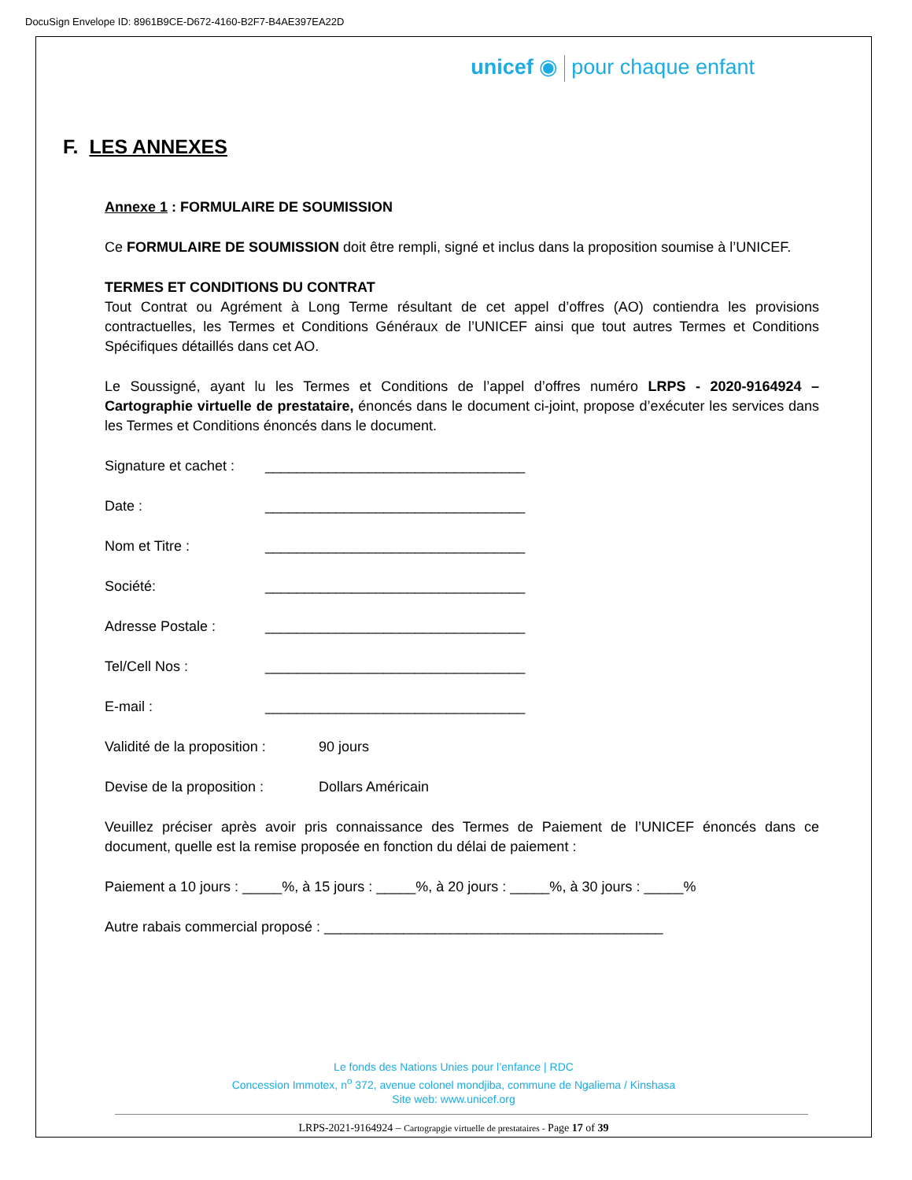DocuSign Envelope ID: 8961B9CE-D672-4160-B2F7-B4AE397EA22D
unicef ◉ pour chaque enfant
F. LES ANNEXES
Annexe 1 : FORMULAIRE DE SOUMISSION
Ce FORMULAIRE DE SOUMISSION doit être rempli, signé et inclus dans la proposition soumise à l’UNICEF.
TERMES ET CONDITIONS DU CONTRAT
Tout Contrat ou Agrément à Long Terme résultant de cet appel d’offres (AO) contiendra les provisions contractuelles, les Termes et Conditions Généraux de l’UNICEF ainsi que tout autres Termes et Conditions Spécifiques détaillés dans cet AO.
Le Soussigné, ayant lu les Termes et Conditions de l’appel d’offres numéro LRPS - 2020-9164924 – Cartographie virtuelle de prestataire, énoncés dans le document ci-joint, propose d’exécuter les services dans les Termes et Conditions énoncés dans le document.
Signature et cachet : _________________________________
Date : _________________________________
Nom et Titre : _________________________________
Société: _________________________________
Adresse Postale : _________________________________
Tel/Cell Nos : _________________________________
E-mail : _________________________________
Validité de la proposition : 90 jours
Devise de la proposition : Dollars Américain
Veuillez préciser après avoir pris connaissance des Termes de Paiement de l’UNICEF énoncés dans ce document, quelle est la remise proposée en fonction du délai de paiement :
Paiement a 10 jours : _____%, à 15 jours : _____%, à 20 jours : _____%, à 30 jours : _____%
Autre rabais commercial proposé : ___________________________________________
Le fonds des Nations Unies pour l’enfance | RDC
Concession Immotex, n<sup>o</sup> 372, avenue colonel mondjiba, commune de Ngaliema / Kinshasa
Site web: www.unicef.org
LRPS-2021-9164924 – Cartograpgie virtuelle de prestataires - Page 17 of 39